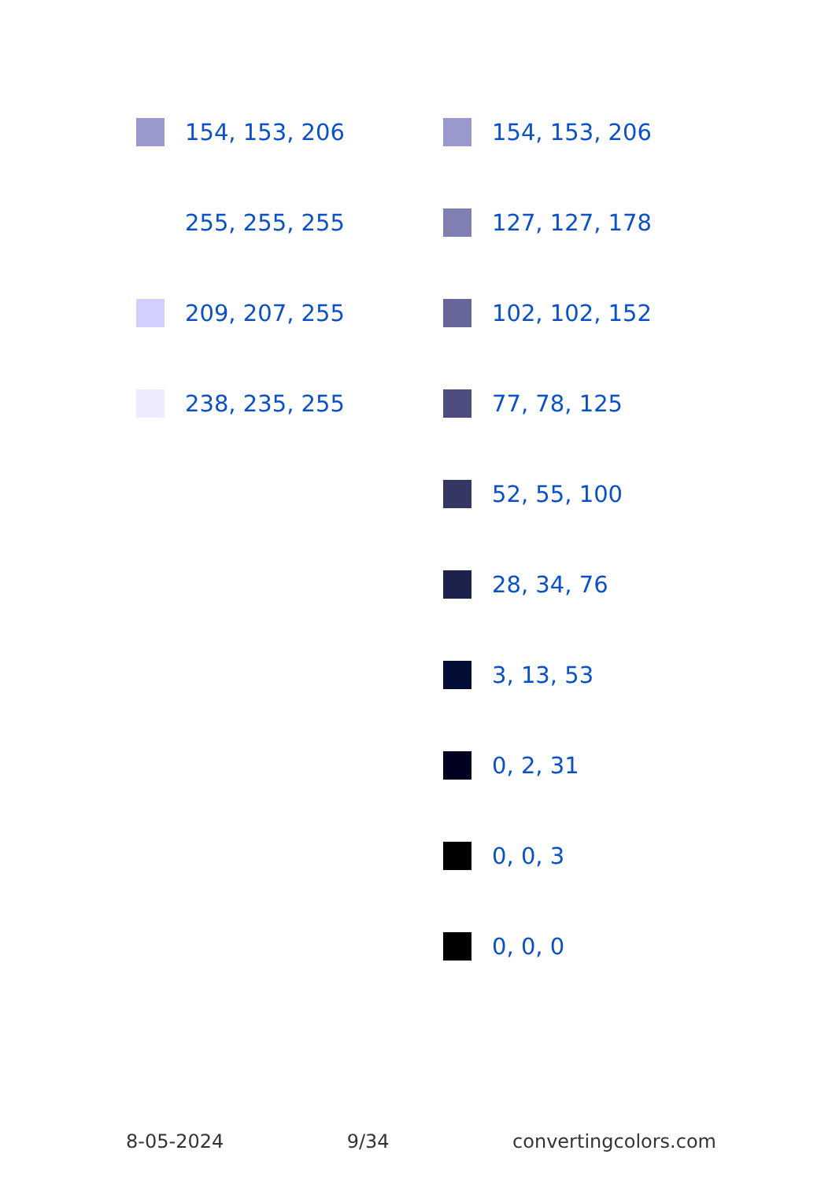154, 153, 206
255, 255, 255
209, 207, 255
238, 235, 255
154, 153, 206
127, 127, 178
102, 102, 152
77, 78, 125
52, 55, 100
28, 34, 76
3, 13, 53
0, 2, 31
0, 0, 3
0, 0, 0
8-05-2024 9/34 convertingcolors.com